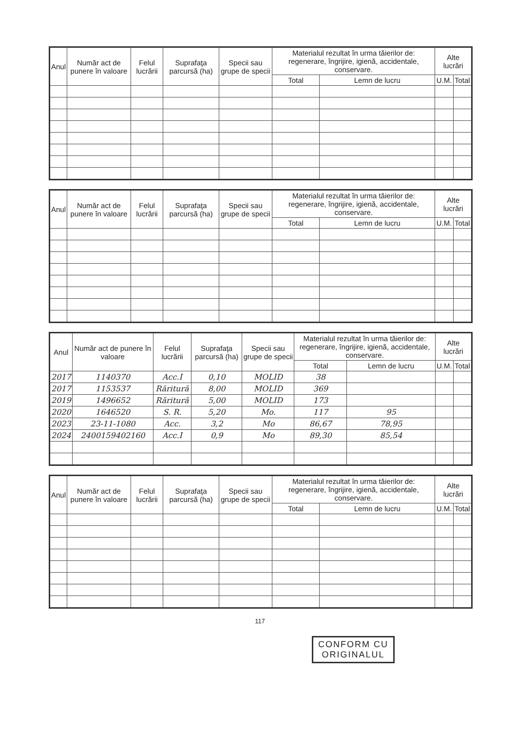| Anul | Număr act de punere în valoare | Felul lucrării | Suprafaţa parcursă (ha) | Specii sau grupe de specii | Materialul rezultat în urma tăierilor de: regenerare, îngrijire, igienă, accidentale, conservare. | | Alte lucrări | |
| --- | --- | --- | --- | --- | --- | --- | --- | --- |
| | | | | | Total | Lemn de lucru | U.M. | Total |
| Anul | Număr act de punere în valoare | Felul lucrării | Suprafaţa parcursă (ha) | Specii sau grupe de specii | Materialul rezultat în urma tăierilor de: regenerare, îngrijire, igienă, accidentale, conservare. | | Alte lucrări | |
| --- | --- | --- | --- | --- | --- | --- | --- | --- |
| | | | | | Total | Lemn de lucru | U.M. | Total |
| Anul | Număr act de punere în valoare | Felul lucrării | Suprafaţa parcursă (ha) | Specii sau grupe de specii | Materialul rezultat în urma tăierilor de: regenerare, îngrijire, igienă, accidentale, conservare. | | Alte lucrări | |
| --- | --- | --- | --- | --- | --- | --- | --- | --- |
| | | | | | Total | Lemn de lucru | U.M. | Total |
| 2017 | 1140370 | Acc.I | 0,10 | MOLID | 38 | | | |
| 2017 | 1153537 | Răritură | 8,00 | MOLID | 369 | | | |
| 2019 | 1496652 | Răritură | 5,00 | MOLID | 173 | | | |
| 2020 | 1646520 | S. R. | 5,20 | Mo. | 117 | 95 | | |
| 2023 | 23-11-1080 | Acc. | 3,2 | Mo | 86,67 | 78,95 | | |
| 2024 | 2400159402160 | Acc.I | 0,9 | Mo | 89,30 | 85,54 | | |
| Anul | Număr act de punere în valoare | Felul lucrării | Suprafaţa parcursă (ha) | Specii sau grupe de specii | Materialul rezultat în urma tăierilor de: regenerare, îngrijire, igienă, accidentale, conservare. | | Alte lucrări | |
| --- | --- | --- | --- | --- | --- | --- | --- | --- |
| | | | | | Total | Lemn de lucru | U.M. | Total |
117
CONFORM CU
ORIGINALUL